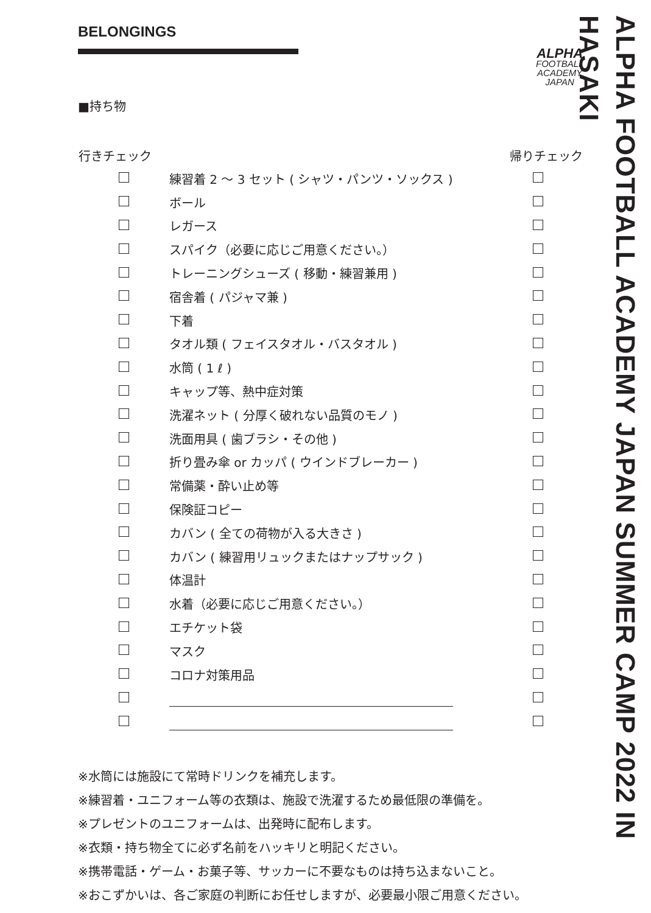BELONGINGS
■持ち物
| 行きチェック | | 帰りチェック |
| --- | --- | --- |
| | 練習着 2 〜 3 セット ( シャツ・パンツ・ソックス ) | |
| | ボール | |
| | レガース | |
| | スパイク（必要に応じご用意ください。） | |
| | トレーニングシューズ ( 移動・練習兼用 ) | |
| | 宿舎着 ( パジャマ兼 ) | |
| | 下着 | |
| | タオル類 ( フェイスタオル・バスタオル ) | |
| | 水筒 ( 1 ℓ ) | |
| | キャップ等、熱中症対策 | |
| | 洗濯ネット ( 分厚く破れない品質のモノ ) | |
| | 洗面用具 ( 歯ブラシ・その他 ) | |
| | 折り畳み傘 or カッパ ( ウインドブレーカー ) | |
| | 常備薬・酔い止め等 | |
| | 保険証コピー | |
| | カバン ( 全ての荷物が入る大きさ ) | |
| | カバン ( 練習用リュックまたはナップサック ) | |
| | 体温計 | |
| | 水着（必要に応じご用意ください。） | |
| | エチケット袋 | |
| | マスク | |
| | コロナ対策用品 | |
※水筒には施設にて常時ドリンクを補充します。
※練習着・ユニフォーム等の衣類は、施設で洗濯するため最低限の準備を。
※プレゼントのユニフォームは、出発時に配布します。
※衣類・持ち物全てに必ず名前をハッキリと明記ください。
※携帯電話・ゲーム・お菓子等、サッカーに不要なものは持ち込まないこと。
※おこずかいは、各ご家庭の判断にお任せしますが、必要最小限ご用意ください。
ALPHA
FOOTBALL
ACADEMY
JAPAN
ALPHA FOOTBALL ACADEMY JAPAN SUMMER CAMP 2022 IN HASAKI